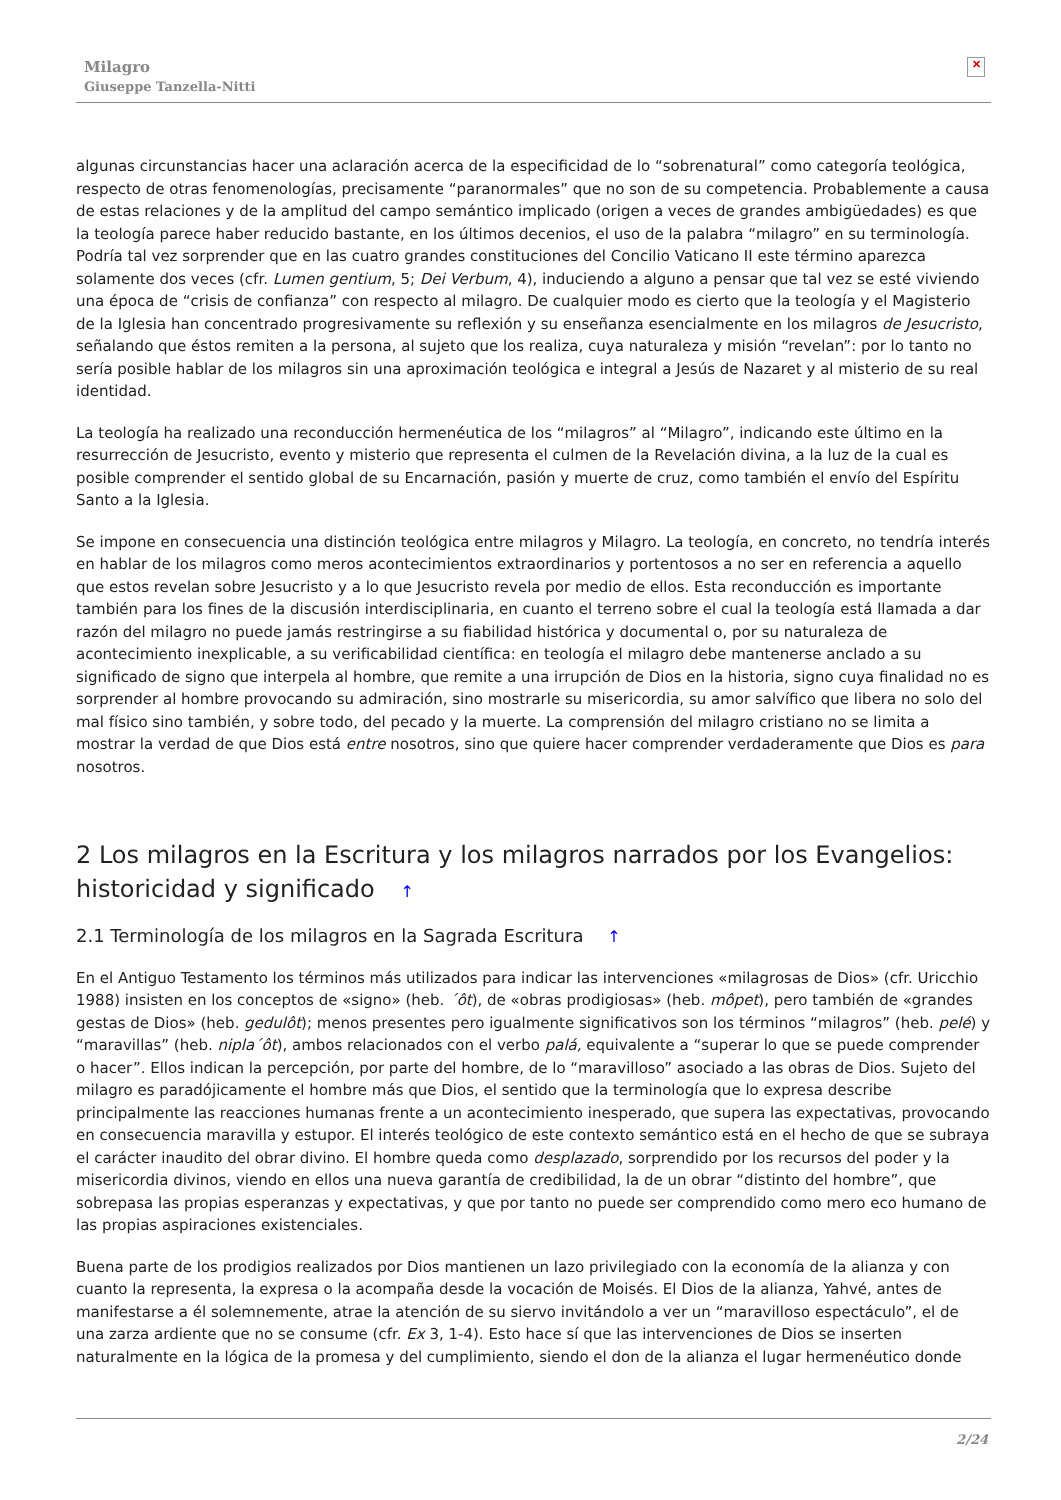Milagro
Giuseppe Tanzella-Nitti
✕
algunas circunstancias hacer una aclaración acerca de la especificidad de lo “sobrenatural” como categoría teológica, respecto de otras fenomenologías, precisamente “paranormales” que no son de su competencia. Probablemente a causa de estas relaciones y de la amplitud del campo semántico implicado (origen a veces de grandes ambigüedades) es que la teología parece haber reducido bastante, en los últimos decenios, el uso de la palabra “milagro” en su terminología. Podría tal vez sorprender que en las cuatro grandes constituciones del Concilio Vaticano II este término aparezca solamente dos veces (cfr. Lumen gentium, 5; Dei Verbum, 4), induciendo a alguno a pensar que tal vez se esté viviendo una época de “crisis de confianza” con respecto al milagro. De cualquier modo es cierto que la teología y el Magisterio de la Iglesia han concentrado progresivamente su reflexión y su enseñanza esencialmente en los milagros de Jesucristo, señalando que éstos remiten a la persona, al sujeto que los realiza, cuya naturaleza y misión “revelan”: por lo tanto no sería posible hablar de los milagros sin una aproximación teológica e integral a Jesús de Nazaret y al misterio de su real identidad.
La teología ha realizado una reconducción hermenéutica de los “milagros” al “Milagro”, indicando este último en la resurrección de Jesucristo, evento y misterio que representa el culmen de la Revelación divina, a la luz de la cual es posible comprender el sentido global de su Encarnación, pasión y muerte de cruz, como también el envío del Espíritu Santo a la Iglesia.
Se impone en consecuencia una distinción teológica entre milagros y Milagro. La teología, en concreto, no tendría interés en hablar de los milagros como meros acontecimientos extraordinarios y portentosos a no ser en referencia a aquello que estos revelan sobre Jesucristo y a lo que Jesucristo revela por medio de ellos. Esta reconducción es importante también para los fines de la discusión interdisciplinaria, en cuanto el terreno sobre el cual la teología está llamada a dar razón del milagro no puede jamás restringirse a su fiabilidad histórica y documental o, por su naturaleza de acontecimiento inexplicable, a su verificabilidad científica: en teología el milagro debe mantenerse anclado a su significado de signo que interpela al hombre, que remite a una irrupción de Dios en la historia, signo cuya finalidad no es sorprender al hombre provocando su admiración, sino mostrarle su misericordia, su amor salvífico que libera no solo del mal físico sino también, y sobre todo, del pecado y la muerte. La comprensión del milagro cristiano no se limita a mostrar la verdad de que Dios está entre nosotros, sino que quiere hacer comprender verdaderamente que Dios es para nosotros.
2 Los milagros en la Escritura y los milagros narrados por los Evangelios: historicidad y significado ↑
2.1 Terminología de los milagros en la Sagrada Escritura ↑
En el Antiguo Testamento los términos más utilizados para indicar las intervenciones «milagrosas de Dios» (cfr. Uricchio 1988) insisten en los conceptos de «signo» (heb. ´ôt), de «obras prodigiosas» (heb. môpet), pero también de «grandes gestas de Dios» (heb. gedulôt); menos presentes pero igualmente significativos son los términos “milagros” (heb. pelé) y “maravillas” (heb. nipla´ôt), ambos relacionados con el verbo palá, equivalente a “superar lo que se puede comprender o hacer”. Ellos indican la percepción, por parte del hombre, de lo “maravilloso” asociado a las obras de Dios. Sujeto del milagro es paradójicamente el hombre más que Dios, el sentido que la terminología que lo expresa describe principalmente las reacciones humanas frente a un acontecimiento inesperado, que supera las expectativas, provocando en consecuencia maravilla y estupor. El interés teológico de este contexto semántico está en el hecho de que se subraya el carácter inaudito del obrar divino. El hombre queda como desplazado, sorprendido por los recursos del poder y la misericordia divinos, viendo en ellos una nueva garantía de credibilidad, la de un obrar “distinto del hombre”, que sobrepasa las propias esperanzas y expectativas, y que por tanto no puede ser comprendido como mero eco humano de las propias aspiraciones existenciales.
Buena parte de los prodigios realizados por Dios mantienen un lazo privilegiado con la economía de la alianza y con cuanto la representa, la expresa o la acompaña desde la vocación de Moisés. El Dios de la alianza, Yahvé, antes de manifestarse a él solemnemente, atrae la atención de su siervo invitándolo a ver un “maravilloso espectáculo”, el de una zarza ardiente que no se consume (cfr. Ex 3, 1-4). Esto hace sí que las intervenciones de Dios se inserten naturalmente en la lógica de la promesa y del cumplimiento, siendo el don de la alianza el lugar hermenéutico donde
2/24